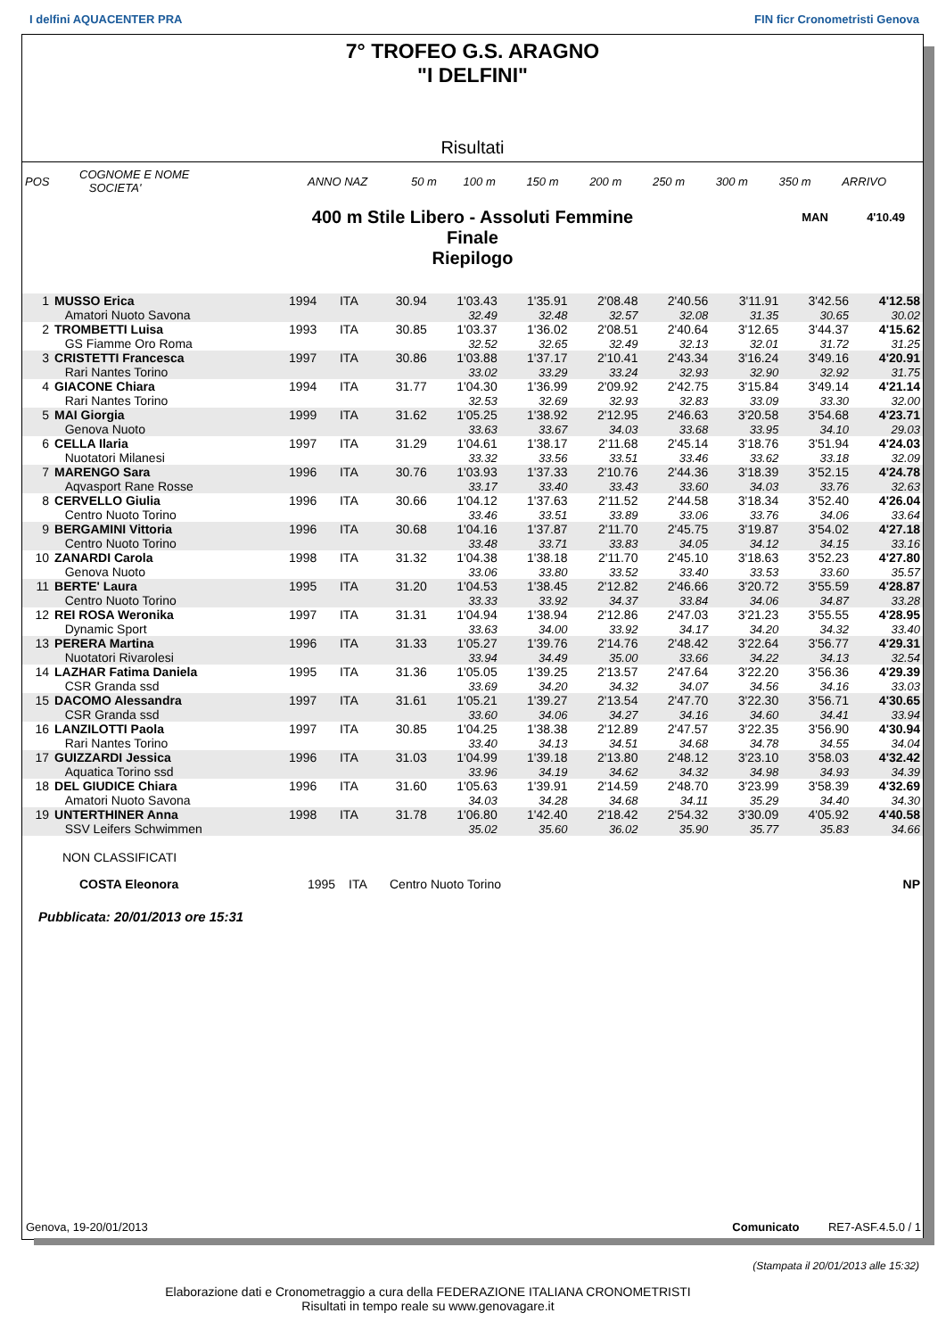I delfini AQUACENTER PRA FIN ficr Cronometristi Genova
7° TROFEO G.S. ARAGNO
"I DELFINI"
Risultati
| POS | COGNOME E NOME SOCIETA' | ANNO NAZ | 50 m | 100 m | 150 m | 200 m | 250 m | 300 m | 350 m | ARRIVO |
400 m Stile Libero - Assoluti Femmine
Finale
Riepilogo
MAN 4'10.49
| 1 | MUSSO Erica | 1994 | ITA | 30.94 | 1'03.43 | 1'35.91 | 2'08.48 | 2'40.56 | 3'11.91 | 3'42.56 | 4'12.58 |
| | Amatori Nuoto Savona | | | | 32.49 | 32.48 | 32.57 | 32.08 | 31.35 | 30.65 | 30.02 |
| 2 | TROMBETTI Luisa | 1993 | ITA | 30.85 | 1'03.37 | 1'36.02 | 2'08.51 | 2'40.64 | 3'12.65 | 3'44.37 | 4'15.62 |
| | GS Fiamme Oro Roma | | | | 32.52 | 32.65 | 32.49 | 32.13 | 32.01 | 31.72 | 31.25 |
| 3 | CRISTETTI Francesca | 1997 | ITA | 30.86 | 1'03.88 | 1'37.17 | 2'10.41 | 2'43.34 | 3'16.24 | 3'49.16 | 4'20.91 |
| | Rari Nantes Torino | | | | 33.02 | 33.29 | 33.24 | 32.93 | 32.90 | 32.92 | 31.75 |
| 4 | GIACONE Chiara | 1994 | ITA | 31.77 | 1'04.30 | 1'36.99 | 2'09.92 | 2'42.75 | 3'15.84 | 3'49.14 | 4'21.14 |
| | Rari Nantes Torino | | | | 32.53 | 32.69 | 32.93 | 32.83 | 33.09 | 33.30 | 32.00 |
| 5 | MAI Giorgia | 1999 | ITA | 31.62 | 1'05.25 | 1'38.92 | 2'12.95 | 2'46.63 | 3'20.58 | 3'54.68 | 4'23.71 |
| | Genova Nuoto | | | | 33.63 | 33.67 | 34.03 | 33.68 | 33.95 | 34.10 | 29.03 |
| 6 | CELLA Ilaria | 1997 | ITA | 31.29 | 1'04.61 | 1'38.17 | 2'11.68 | 2'45.14 | 3'18.76 | 3'51.94 | 4'24.03 |
| | Nuotatori Milanesi | | | | 33.32 | 33.56 | 33.51 | 33.46 | 33.62 | 33.18 | 32.09 |
| 7 | MARENGO Sara | 1996 | ITA | 30.76 | 1'03.93 | 1'37.33 | 2'10.76 | 2'44.36 | 3'18.39 | 3'52.15 | 4'24.78 |
| | Aqvasport Rane Rosse | | | | 33.17 | 33.40 | 33.43 | 33.60 | 34.03 | 33.76 | 32.63 |
| 8 | CERVELLO Giulia | 1996 | ITA | 30.66 | 1'04.12 | 1'37.63 | 2'11.52 | 2'44.58 | 3'18.34 | 3'52.40 | 4'26.04 |
| | Centro Nuoto Torino | | | | 33.46 | 33.51 | 33.89 | 33.06 | 33.76 | 34.06 | 33.64 |
| 9 | BERGAMINI Vittoria | 1996 | ITA | 30.68 | 1'04.16 | 1'37.87 | 2'11.70 | 2'45.75 | 3'19.87 | 3'54.02 | 4'27.18 |
| | Centro Nuoto Torino | | | | 33.48 | 33.71 | 33.83 | 34.05 | 34.12 | 34.15 | 33.16 |
| 10 | ZANARDI Carola | 1998 | ITA | 31.32 | 1'04.38 | 1'38.18 | 2'11.70 | 2'45.10 | 3'18.63 | 3'52.23 | 4'27.80 |
| | Genova Nuoto | | | | 33.06 | 33.80 | 33.52 | 33.40 | 33.53 | 33.60 | 35.57 |
| 11 | BERTE' Laura | 1995 | ITA | 31.20 | 1'04.53 | 1'38.45 | 2'12.82 | 2'46.66 | 3'20.72 | 3'55.59 | 4'28.87 |
| | Centro Nuoto Torino | | | | 33.33 | 33.92 | 34.37 | 33.84 | 34.06 | 34.87 | 33.28 |
| 12 | REI ROSA Weronika | 1997 | ITA | 31.31 | 1'04.94 | 1'38.94 | 2'12.86 | 2'47.03 | 3'21.23 | 3'55.55 | 4'28.95 |
| | Dynamic Sport | | | | 33.63 | 34.00 | 33.92 | 34.17 | 34.20 | 34.32 | 33.40 |
| 13 | PERERA Martina | 1996 | ITA | 31.33 | 1'05.27 | 1'39.76 | 2'14.76 | 2'48.42 | 3'22.64 | 3'56.77 | 4'29.31 |
| | Nuotatori Rivarolesi | | | | 33.94 | 34.49 | 35.00 | 33.66 | 34.22 | 34.13 | 32.54 |
| 14 | LAZHAR Fatima Daniela | 1995 | ITA | 31.36 | 1'05.05 | 1'39.25 | 2'13.57 | 2'47.64 | 3'22.20 | 3'56.36 | 4'29.39 |
| | CSR Granda ssd | | | | 33.69 | 34.20 | 34.32 | 34.07 | 34.56 | 34.16 | 33.03 |
| 15 | DACOMO Alessandra | 1997 | ITA | 31.61 | 1'05.21 | 1'39.27 | 2'13.54 | 2'47.70 | 3'22.30 | 3'56.71 | 4'30.65 |
| | CSR Granda ssd | | | | 33.60 | 34.06 | 34.27 | 34.16 | 34.60 | 34.41 | 33.94 |
| 16 | LANZILOTTI Paola | 1997 | ITA | 30.85 | 1'04.25 | 1'38.38 | 2'12.89 | 2'47.57 | 3'22.35 | 3'56.90 | 4'30.94 |
| | Rari Nantes Torino | | | | 33.40 | 34.13 | 34.51 | 34.68 | 34.78 | 34.55 | 34.04 |
| 17 | GUIZZARDI Jessica | 1996 | ITA | 31.03 | 1'04.99 | 1'39.18 | 2'13.80 | 2'48.12 | 3'23.10 | 3'58.03 | 4'32.42 |
| | Aquatica Torino ssd | | | | 33.96 | 34.19 | 34.62 | 34.32 | 34.98 | 34.93 | 34.39 |
| 18 | DEL GIUDICE Chiara | 1996 | ITA | 31.60 | 1'05.63 | 1'39.91 | 2'14.59 | 2'48.70 | 3'23.99 | 3'58.39 | 4'32.69 |
| | Amatori Nuoto Savona | | | | 34.03 | 34.28 | 34.68 | 34.11 | 35.29 | 34.40 | 34.30 |
| 19 | UNTERTHINER Anna | 1998 | ITA | 31.78 | 1'06.80 | 1'42.40 | 2'18.42 | 2'54.32 | 3'30.09 | 4'05.92 | 4'40.58 |
| | SSV Leifers Schwimmen | | | | 35.02 | 35.60 | 36.02 | 35.90 | 35.77 | 35.83 | 34.66 |
NON CLASSIFICATI
| | COSTA Eleonora | 1995 | ITA | Centro Nuoto Torino | NP |
Pubblicata: 20/01/2013 ore 15:31
Genova, 19-20/01/2013 Comunicato RE7-ASF.4.5.0 / 1
(Stampata il 20/01/2013 alle 15:32)
Elaborazione dati e Cronometraggio a cura della FEDERAZIONE ITALIANA CRONOMETRISTI
Risultati in tempo reale su www.genovagare.it